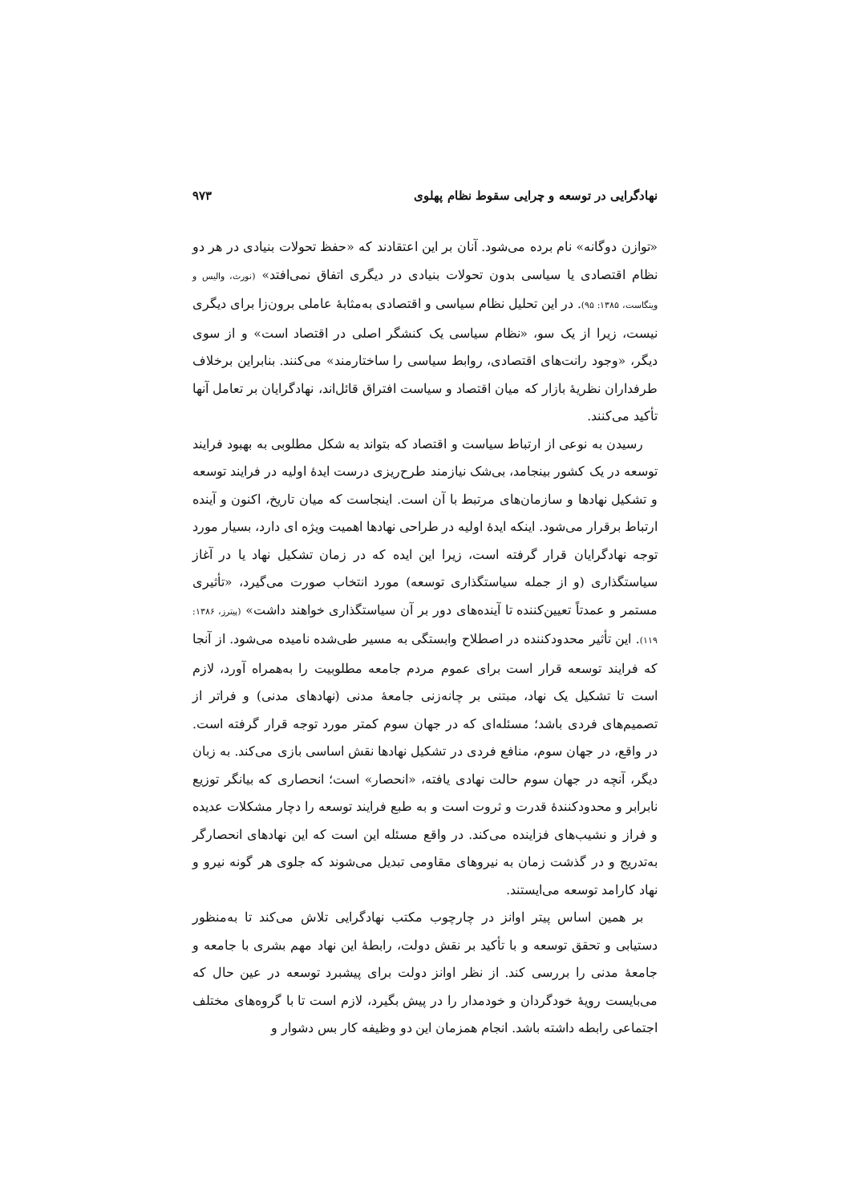نهادگرایی در توسعه و چرایی سقوط نظام پهلوی ۹۷۳
«توازن دوگانه» نام برده می‌شود. آنان بر این اعتقادند که «حفظ تحولات بنیادی در هر دو نظام اقتصادی یا سیاسی بدون تحولات بنیادی در دیگری اتفاق نمی‌افتد» (نورث، والیس و وینگاست، ۱۳۸۵: ۹۵). در این تحلیل نظام سیاسی و اقتصادی به‌مثابهٔ عاملی برون‌زا برای دیگری نیست، زیرا از یک سو، «نظام سیاسی یک کنشگر اصلی در اقتصاد است» و از سوی دیگر، «وجود رانت‌های اقتصادی، روابط سیاسی را ساختارمند» می‌کنند. بنابراین برخلاف طرفداران نظریهٔ بازار که میان اقتصاد و سیاست افتراق قائل‌اند، نهادگرایان بر تعامل آنها تأکید می‌کنند.
رسیدن به نوعی از ارتباط سیاست و اقتصاد که بتواند به شکل مطلوبی به بهبود فرایند توسعه در یک کشور بینجامد، بی‌شک نیازمند طرح‌ریزی درست ایدهٔ اولیه در فرایند توسعه و تشکیل نهادها و سازمان‌های مرتبط با آن است. اینجاست که میان تاریخ، اکنون و آینده ارتباط برقرار می‌شود. اینکه ایدهٔ اولیه در طراحی نهادها اهمیت ویژه ای دارد، بسیار مورد توجه نهادگرایان قرار گرفته است، زیرا این ایده که در زمان تشکیل نهاد یا در آغاز سیاستگذاری (و از جمله سیاستگذاری توسعه) مورد انتخاب صورت می‌گیرد، «تأثیری مستمر و عمدتاً تعیین‌کننده تا آینده‌های دور بر آن سیاستگذاری خواهند داشت» (پیترز، ۱۳۸۶: ۱۱۹). این تأثیر محدودکننده در اصطلاح وابستگی به مسیر طی‌شده نامیده می‌شود. از آنجا که فرایند توسعه قرار است برای عموم مردم جامعه مطلوبیت را به‌همراه آورد، لازم است تا تشکیل یک نهاد، مبتنی بر چانه‌زنی جامعهٔ مدنی (نهادهای مدنی) و فراتر از تصمیم‌های فردی باشد؛ مسئله‌ای که در جهان سوم کمتر مورد توجه قرار گرفته است. در واقع، در جهان سوم، منافع فردی در تشکیل نهادها نقش اساسی بازی می‌کند. به زبان دیگر، آنچه در جهان سوم حالت نهادی یافته، «انحصار» است؛ انحصاری که بیانگر توزیع نابرابر و محدودکنندهٔ قدرت و ثروت است و به طبع فرایند توسعه را دچار مشکلات عدیده و فراز و نشیب‌های فزاینده می‌کند. در واقع مسئله این است که این نهادهای انحصارگر به‌تدریج و در گذشت زمان به نیروهای مقاومی تبدیل می‌شوند که جلوی هر گونه نیرو و نهاد کارامد توسعه می‌ایستند.
بر همین اساس پیتر اوانز در چارچوب مکتب نهادگرایی تلاش می‌کند تا به‌منظور دستیابی و تحقق توسعه و با تأکید بر نقش دولت، رابطهٔ این نهاد مهم بشری با جامعه و جامعهٔ مدنی را بررسی کند. از نظر اوانز دولت برای پیشبرد توسعه در عین حال که می‌بایست رویهٔ خودگردان و خودمدار را در پیش بگیرد، لازم است تا با گروه‌های مختلف اجتماعی رابطه داشته باشد. انجام همزمان این دو وظیفه کار بس دشوار و